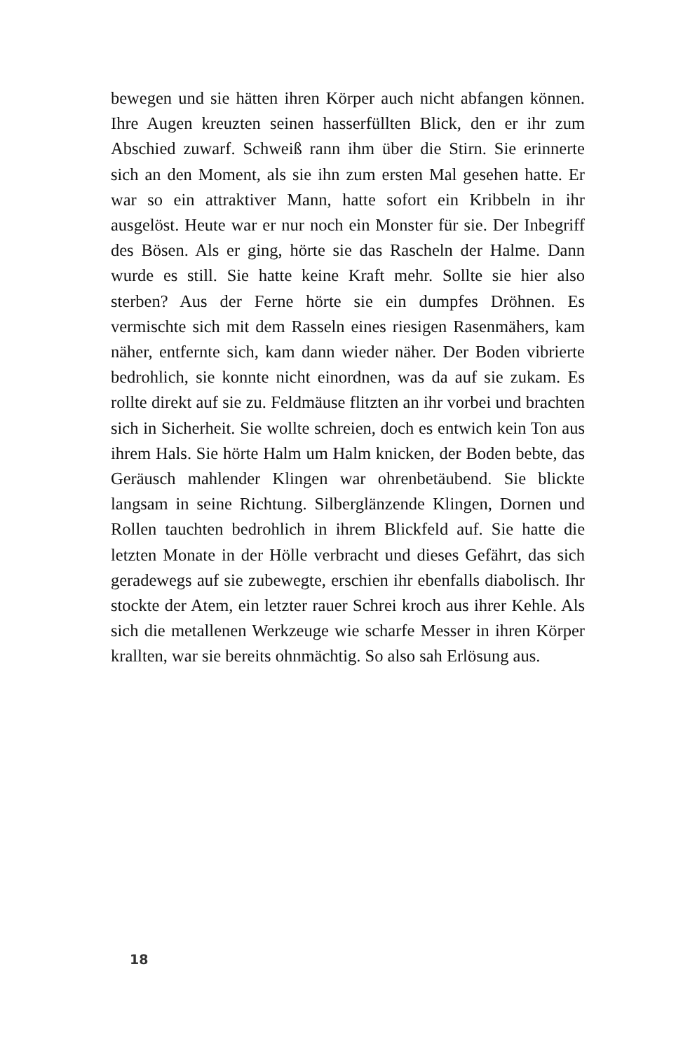bewegen und sie hätten ihren Körper auch nicht abfangen können. Ihre Augen kreuzten seinen hasserfüllten Blick, den er ihr zum Abschied zuwarf. Schweiß rann ihm über die Stirn. Sie erinnerte sich an den Moment, als sie ihn zum ersten Mal gesehen hatte. Er war so ein attraktiver Mann, hatte sofort ein Kribbeln in ihr ausgelöst. Heute war er nur noch ein Monster für sie. Der Inbegriff des Bösen. Als er ging, hörte sie das Rascheln der Halme. Dann wurde es still. Sie hatte keine Kraft mehr. Sollte sie hier also sterben? Aus der Ferne hörte sie ein dumpfes Dröhnen. Es vermischte sich mit dem Rasseln eines riesigen Rasenmähers, kam näher, entfernte sich, kam dann wieder näher. Der Boden vibrierte bedrohlich, sie konnte nicht einordnen, was da auf sie zukam. Es rollte direkt auf sie zu. Feldmäuse flitzten an ihr vorbei und brachten sich in Sicherheit. Sie wollte schreien, doch es entwich kein Ton aus ihrem Hals. Sie hörte Halm um Halm knicken, der Boden bebte, das Geräusch mahlender Klingen war ohrenbetäubend. Sie blickte langsam in seine Richtung. Silberglänzende Klingen, Dornen und Rollen tauchten bedrohlich in ihrem Blickfeld auf. Sie hatte die letzten Monate in der Hölle verbracht und dieses Gefährt, das sich geradewegs auf sie zubewegte, erschien ihr ebenfalls diabolisch. Ihr stockte der Atem, ein letzter rauer Schrei kroch aus ihrer Kehle. Als sich die metallenen Werkzeuge wie scharfe Messer in ihren Körper krallten, war sie bereits ohnmächtig. So also sah Erlösung aus.
18